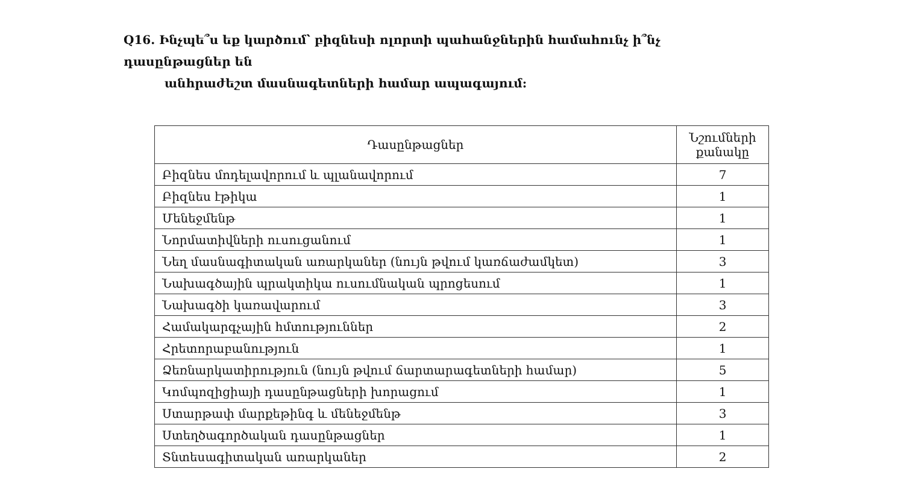Q16. Ինչպե՞ս եք կարծում՝ բիզնեսի ոլորտի պահանջներին համահունչ ի՞նչ դասընթացներ են
անհրաժեշտ մասնագետների համար ապագայում:
| Դասընթացներ | Նշումների քանակը |
| --- | --- |
| Բիզնես մոդելավորում և պլանավորում | 7 |
| Բիզնես էթիկա | 1 |
| Մենեջմենթ | 1 |
| Նորմատիվների ուսուցանում | 1 |
| Նեղ մասնագիտական առարկաներ (նույն թվում կառճաժամկետ) | 3 |
| Նախագծային պրակտիկա ուսումնական պրոցեսում | 1 |
| Նախագծի կառավարում | 3 |
| Համակարգչային հմտություններ | 2 |
| Հրետորաբանություն | 1 |
| Ձեռնարկատիրություն (նույն թվում ճարտարագետների համար) | 5 |
| Կոմպոզիցիայի դասընթացների խորացում | 1 |
| Ստարթափ մարքեթինգ և մենեջմենթ | 3 |
| Ստեղծագործական դասընթացներ | 1 |
| Տնտեսագիտական առարկաներ | 2 |